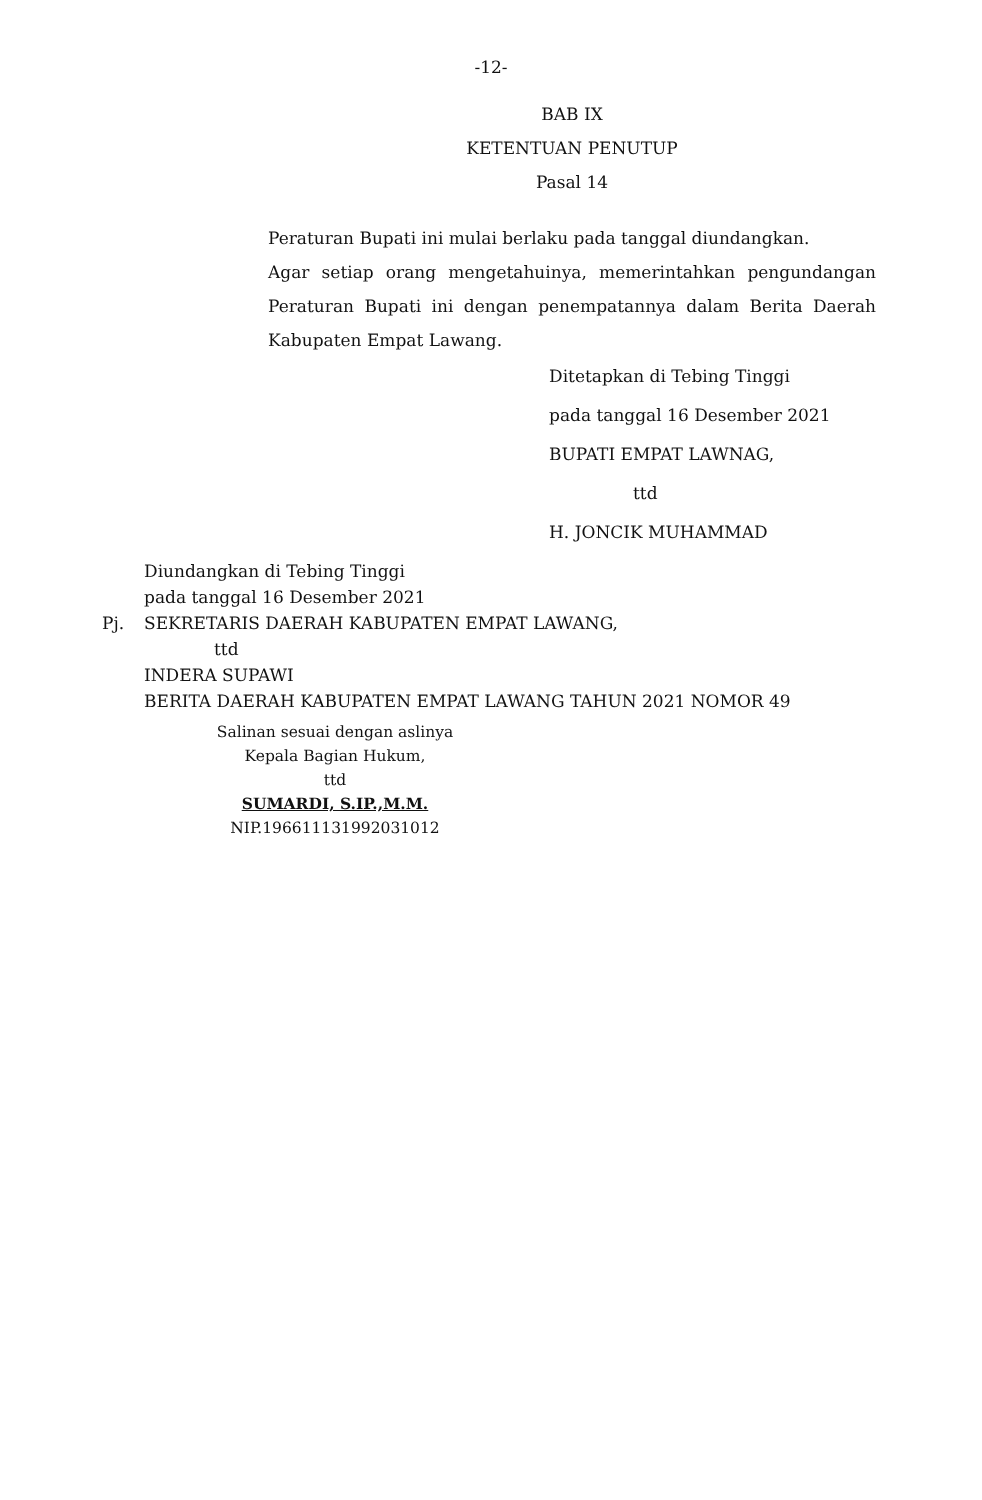-12-
BAB IX
KETENTUAN PENUTUP
Pasal 14
Peraturan Bupati ini mulai berlaku pada tanggal diundangkan.
Agar setiap orang mengetahuinya, memerintahkan pengundangan Peraturan Bupati ini dengan penempatannya dalam Berita Daerah Kabupaten Empat Lawang.
Ditetapkan di Tebing Tinggi
pada tanggal 16 Desember 2021
BUPATI EMPAT LAWNAG,
ttd
H. JONCIK MUHAMMAD
Diundangkan di Tebing Tinggi
pada tanggal 16 Desember 2021
Pj. SEKRETARIS DAERAH KABUPATEN EMPAT LAWANG,
ttd
INDERA SUPAWI
BERITA DAERAH KABUPATEN EMPAT LAWANG TAHUN 2021 NOMOR 49
Salinan sesuai dengan aslinya
Kepala Bagian Hukum,
ttd
SUMARDI, S.IP.,M.M.
NIP.196611131992031012